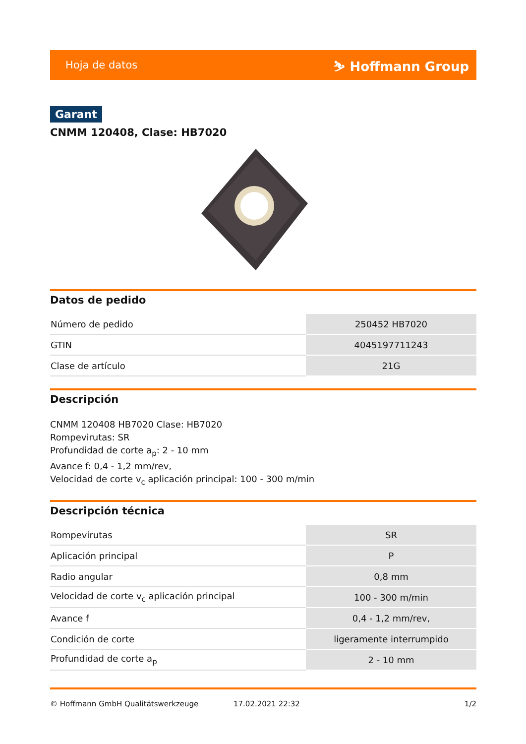Hoja de datos ⛷ Hoffmann Group
Garant
CNMM 120408, Clase: HB7020
Datos de pedido
| Número de pedido | 250452 HB7020 |
| GTIN | 4045197711243 |
| Clase de artículo | 21G |
Descripción
CNMM 120408 HB7020 Clase: HB7020
Rompevirutas: SR
Profundidad de corte a<sub>p</sub>: 2 - 10 mm
Avance f: 0,4 - 1,2 mm/rev,
Velocidad de corte v<sub>c</sub> aplicación principal: 100 - 300 m/min
Descripción técnica
| Rompevirutas | SR |
| Aplicación principal | P |
| Radio angular | 0,8 mm |
| Velocidad de corte v<sub>c</sub> aplicación principal | 100 - 300 m/min |
| Avance f | 0,4 - 1,2 mm/rev, |
| Condición de corte | ligeramente interrumpido |
| Profundidad de corte a<sub>p</sub> | 2 - 10 mm |
© Hoffmann GmbH Qualitätswerkzeuge 17.02.2021 22:32 1/2